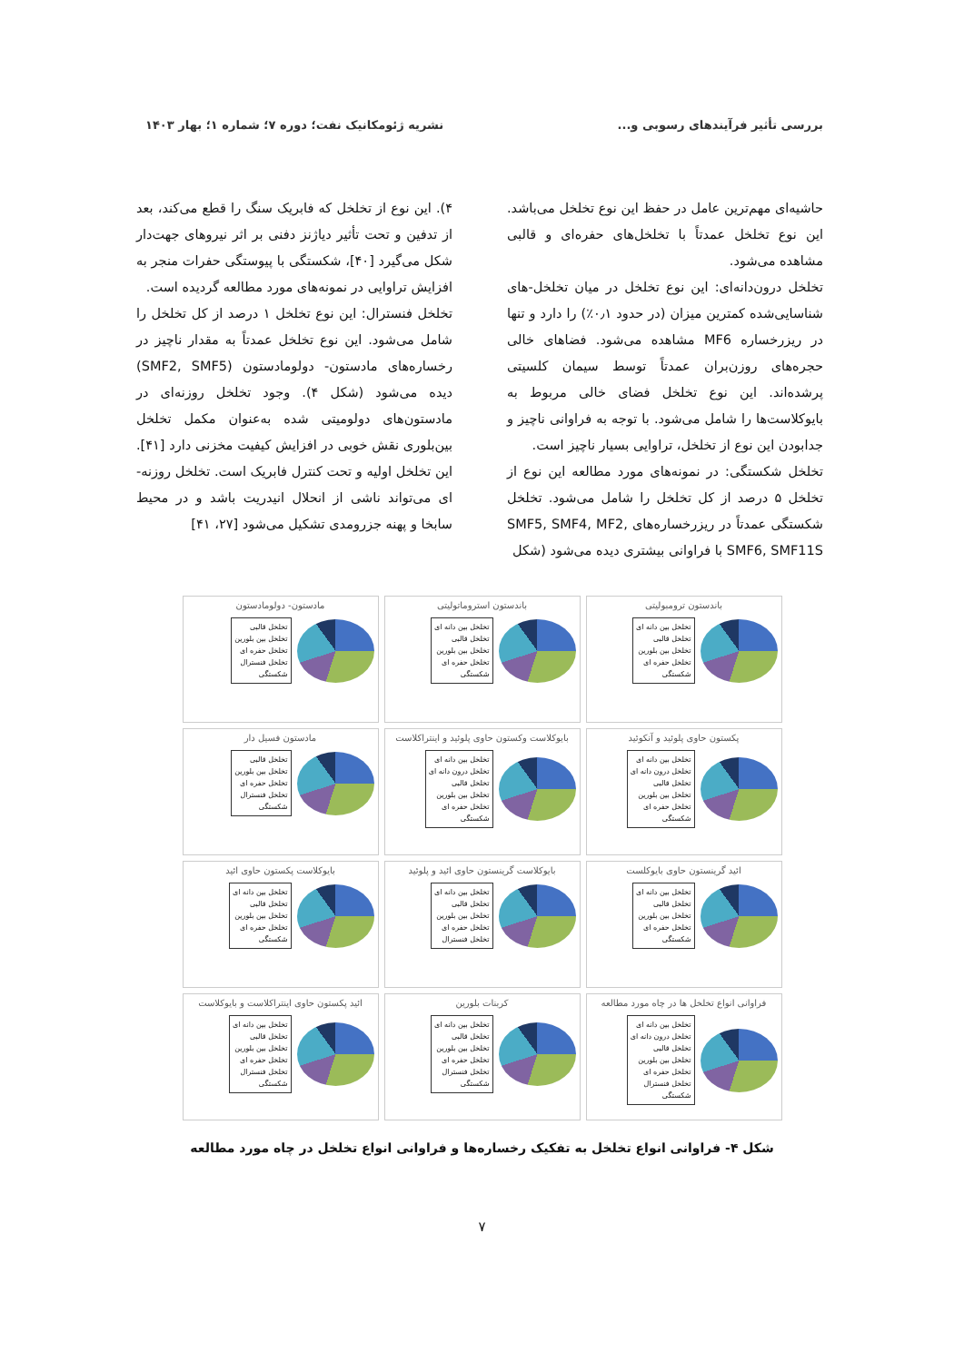بررسی تأثیر فرآیندهای رسوبی و... نشریه ژئومکانیک نفت؛ دوره ۷؛ شماره ۱؛ بهار ۱۴۰۳
حاشیه‌ای مهم‌ترین عامل در حفظ این نوع تخلخل می‌باشد. این نوع تخلخل عمدتاً با تخلخل‌های حفره‌ای و قالبی مشاهده می‌شود.
تخلخل درون‌دانه‌ای: این نوع تخلخل در میان تخلخل-های شناسایی‌شده کمترین میزان (در حدود ۰٫۱٪) را دارد و تنها در ریزرخساره MF6 مشاهده می‌شود. فضاهای خالی حجره‌های روزن‌بران عمدتاً توسط سیمان کلسیتی پرشده‌اند. این نوع تخلخل فضای خالی مربوط به بایوکلاست‌ها را شامل می‌شود. با توجه به فراوانی ناچیز و جدابودن این نوع از تخلخل، تراوایی بسیار ناچیز است.
تخلخل شکستگی: در نمونه‌های مورد مطالعه این نوع از تخلخل ۵ درصد از کل تخلخل را شامل می‌شود. تخلخل شکستگی عمدتاً در ریزرخساره‌های SMF5, SMF4, MF2, SMF6, SMF11S با فراوانی بیشتری دیده می‌شود (شکل
۴). این نوع از تخلخل که فابریک سنگ را قطع می‌کند، بعد از تدفین و تحت تأثیر دیاژنز دفنی بر اثر نیروهای جهت‌دار شکل می‌گیرد [۴۰]، شکستگی با پیوستگی حفرات منجر به افزایش تراوایی در نمونه‌های مورد مطالعه گردیده است.
تخلخل فنسترال: این نوع تخلخل ۱ درصد از کل تخلخل را شامل می‌شود. این نوع تخلخل عمدتاً به مقدار ناچیز در رخساره‌های مادستون- دولومادستون (SMF2, SMF5) دیده می‌شود (شکل ۴). وجود تخلخل روزنه‌ای در مادستون‌های دولومیتی شده به‌عنوان مکمل تخلخل بین‌بلوری نقش خوبی در افزایش کیفیت مخزنی دارد [۴۱]. این تخلخل اولیه و تحت کنترل فابریک است. تخلخل روزنه-ای می‌تواند ناشی از انحلال انیدریت باشد و در محیط سابخا و پهنه جزرومدی تشکیل می‌شود [۲۷، ۴۱]
باندستون ترومبولیتی
تخلخل بین دانه ای
تخلخل قالبی
تخلخل بین بلورین
تخلخل حفره ای
شکستگی
باندستون استروماتولیتی
تخلخل بین دانه ای
تخلخل قالبی
تخلخل بین بلورین
تخلخل حفره ای
شکستگی
مادستون- دولومادستون
تخلخل قالبی
تخلخل بین بلورین
تخلخل حفره ای
تخلخل فنسترال
شکستگی
پکستون حاوی پلوئید و آنکوئید
تخلخل بین دانه ای
تخلخل درون دانه ای
تخلخل قالبی
تخلخل بین بلورین
تخلخل حفره ای
شکستگی
بایوکلاست وکستون حاوی پلوئید و اینتراکلاست
تخلخل بین دانه ای
تخلخل درون دانه ای
تخلخل قالبی
تخلخل بین بلورین
تخلخل حفره ای
شکستگی
مادستون فسیل دار
تخلخل قالبی
تخلخل بین بلورین
تخلخل حفره ای
تخلخل فنسترال
شکستگی
ائید گرینستون حاوی بایوکلست
تخلخل بین دانه ای
تخلخل قالبی
تخلخل بین بلورین
تخلخل حفره ای
شکستگی
بایوکلاست گرینستون حاوی ائید و پلوئید
تخلخل بین دانه ای
تخلخل قالبی
تخلخل بین بلورین
تخلخل حفره ای
تخلخل فنسترال
بایوکلاست پکستون حاوی ائید
تخلخل بین دانه ای
تخلخل قالبی
تخلخل بین بلورین
تخلخل حفره ای
شکستگی
فراوانی انواع تخلخل ها در چاه مورد مطالعه
تخلخل بین دانه ای
تخلخل درون دانه ای
تخلخل قالبی
تخلخل بین بلورین
تخلخل حفره ای
تخلخل فنسترال
شکستگی
کربنات بلورین
تخلخل بین دانه ای
تخلخل قالبی
تخلخل بین بلورین
تخلخل حفره ای
تخلخل فنسترال
شکستگی
ائید پکستون حاوی اینتراکلاست و بایوکلاست
تخلخل بین دانه ای
تخلخل قالبی
تخلخل بین بلورین
تخلخل حفره ای
تخلخل فنسترال
شکستگی
شکل ۴- فراوانی انواع تخلخل به تفکیک رخساره‌ها و فراوانی انواع تخلخل در چاه مورد مطالعه
۷